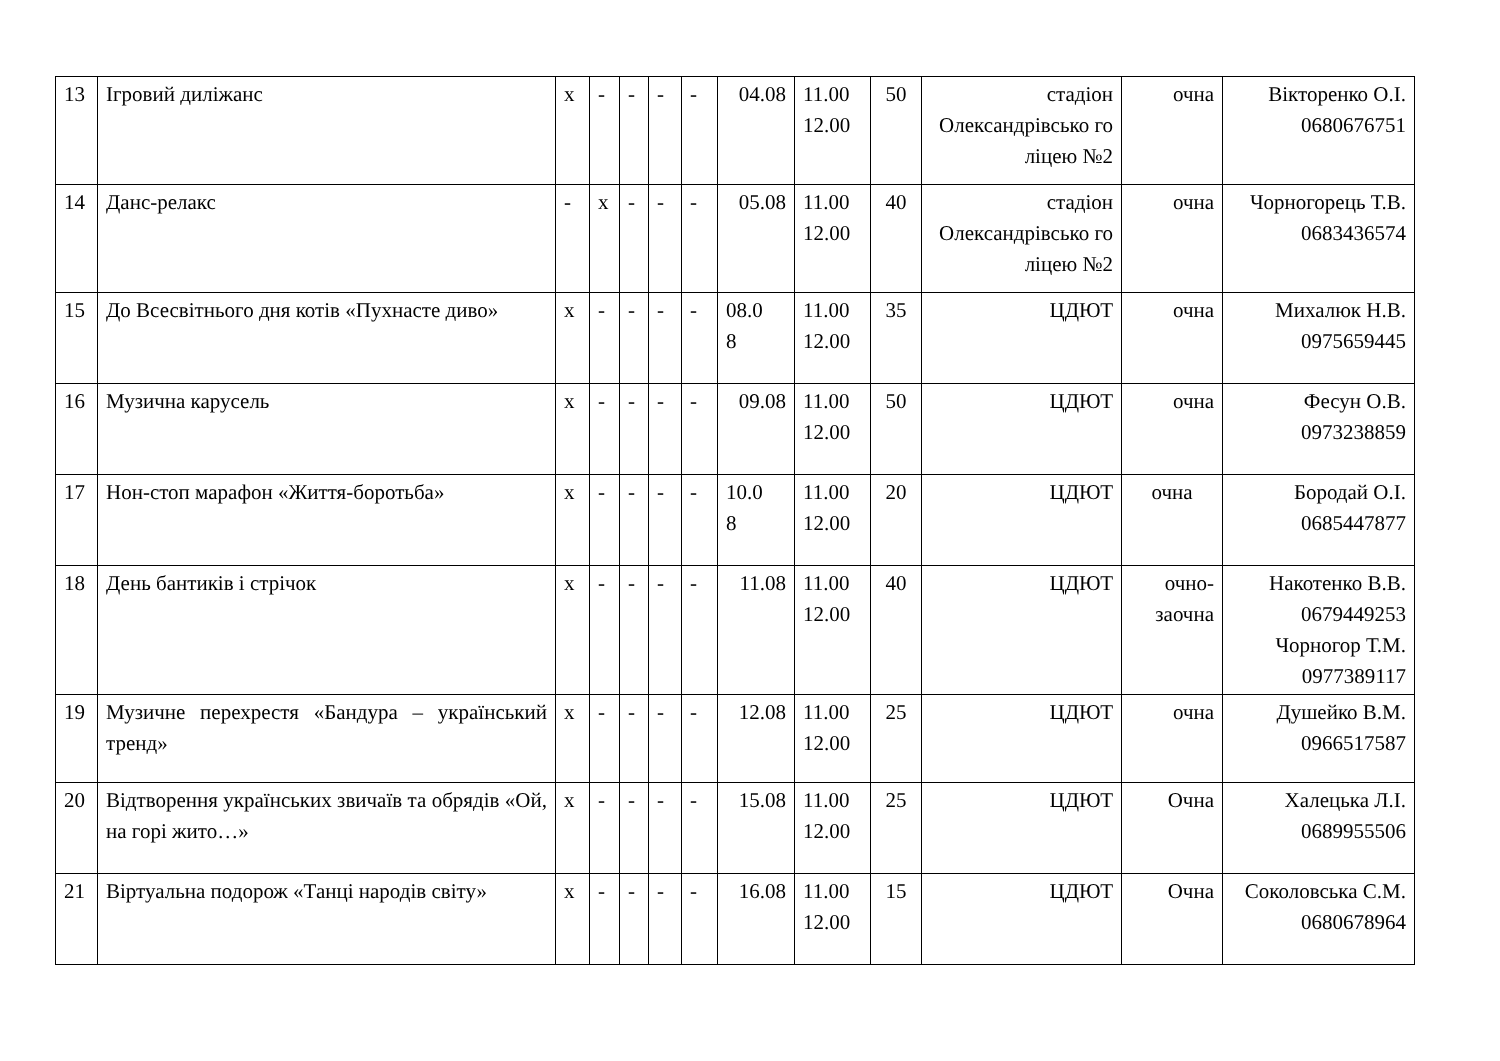| 13 | Ігровий диліжанс | х | - | - | - | - | 04.08 | 11.00 12.00 | 50 | стадіон Олександрівсько го ліцею №2 | очна | Вікторенко О.І. 0680676751 |
| 14 | Данс-релакс | - | х | - | - | - | 05.08 | 11.00 12.00 | 40 | стадіон Олександрівсько го ліцею №2 | очна | Чорногорець Т.В. 0683436574 |
| 15 | До Всесвітнього дня котів «Пухнасте диво» | х | - | - | - | - | 08.0 8 | 11.00 12.00 | 35 | ЦДЮТ | очна | Михалюк Н.В. 0975659445 |
| 16 | Музична карусель | х | - | - | - | - | 09.08 | 11.00 12.00 | 50 | ЦДЮТ | очна | Фесун О.В. 0973238859 |
| 17 | Нон-стоп марафон «Життя-боротьба» | х | - | - | - | - | 10.0 8 | 11.00 12.00 | 20 | ЦДЮТ | очна | Бородай О.І. 0685447877 |
| 18 | День бантиків і стрічок | х | - | - | - | - | 11.08 | 11.00 12.00 | 40 | ЦДЮТ | очно-заочна | Накотенко В.В. 0679449253 Чорногор Т.М. 0977389117 |
| 19 | Музичне перехрестя «Бандура – український тренд» | х | - | - | - | - | 12.08 | 11.00 12.00 | 25 | ЦДЮТ | очна | Душейко В.М. 0966517587 |
| 20 | Відтворення українських звичаїв та обрядів «Ой, на горі жито…» | х | - | - | - | - | 15.08 | 11.00 12.00 | 25 | ЦДЮТ | Очна | Халецька Л.І. 0689955506 |
| 21 | Віртуальна подорож «Танці народів світу» | х | - | - | - | - | 16.08 | 11.00 12.00 | 15 | ЦДЮТ | Очна | Соколовська С.М. 0680678964 |